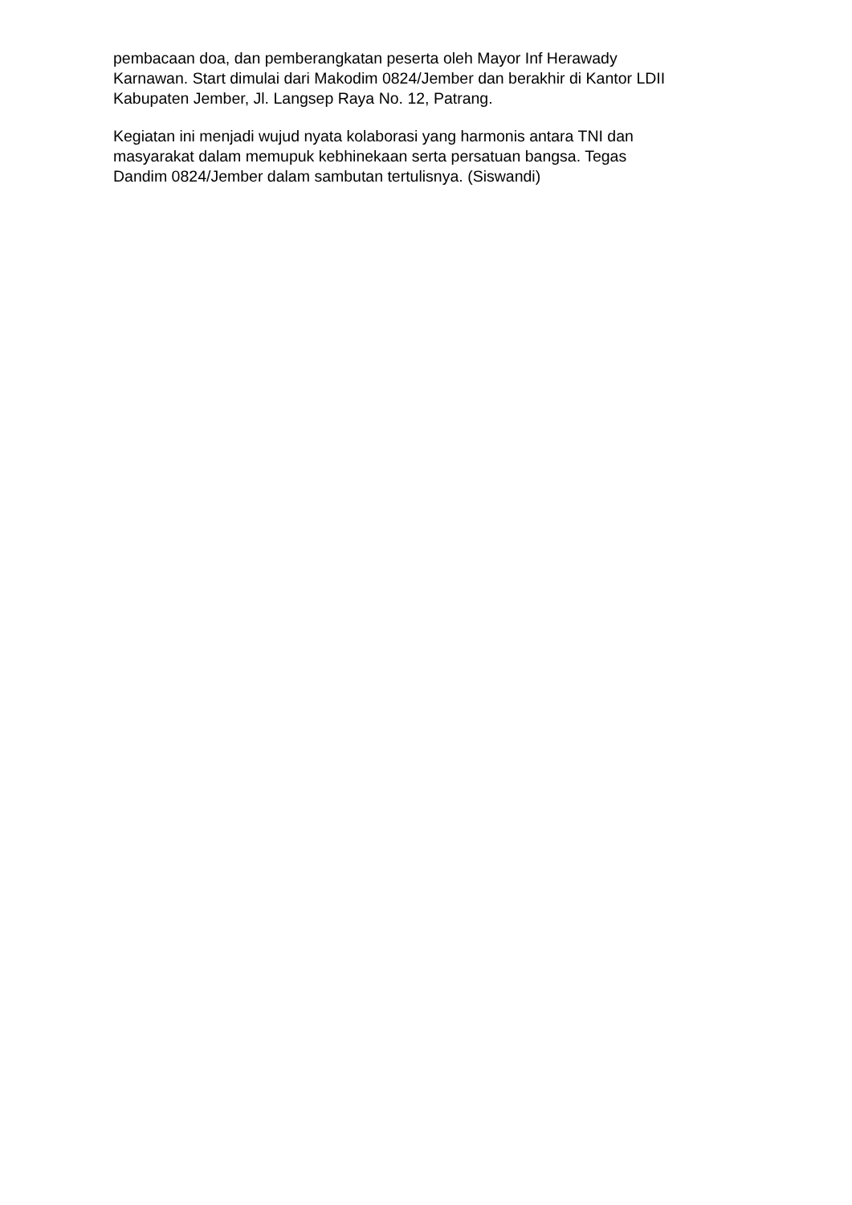pembacaan doa, dan pemberangkatan peserta oleh Mayor Inf Herawady
Karnawan. Start dimulai dari Makodim 0824/Jember dan berakhir di Kantor LDII
Kabupaten Jember, Jl. Langsep Raya No. 12, Patrang.
Kegiatan ini menjadi wujud nyata kolaborasi yang harmonis antara TNI dan
masyarakat dalam memupuk kebhinekaan serta persatuan bangsa. Tegas
Dandim 0824/Jember dalam sambutan tertulisnya. (Siswandi)